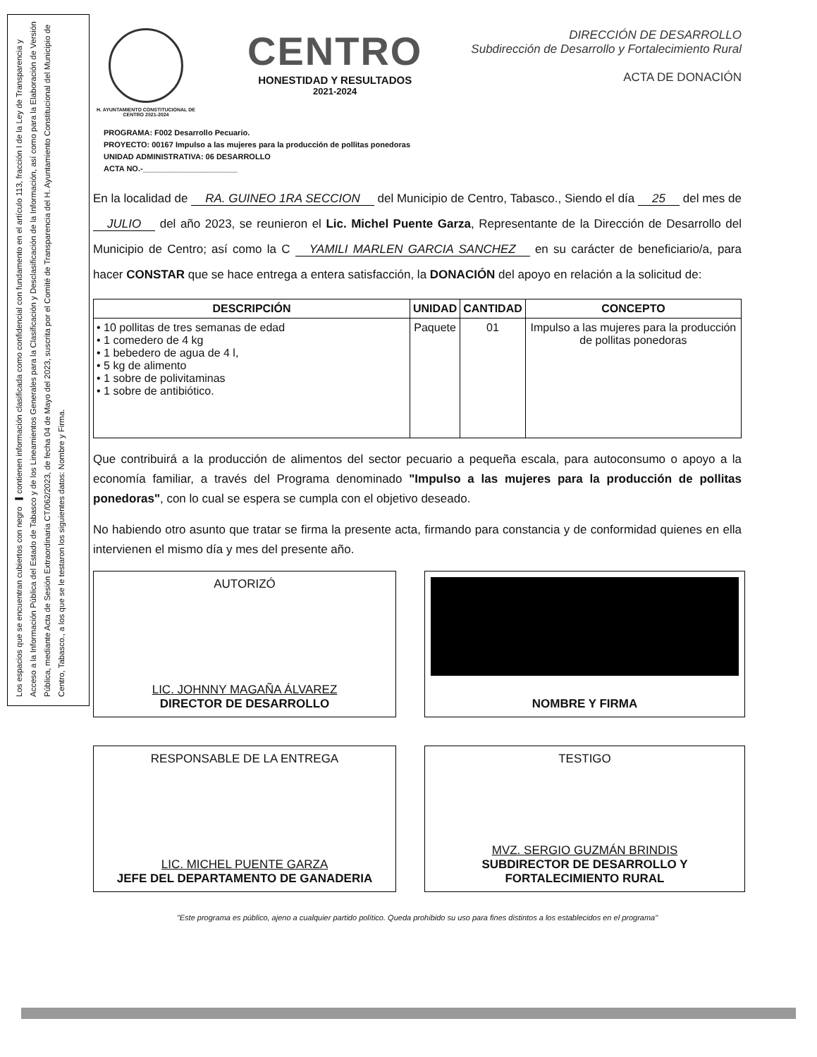Los espacios que se encuentran cubiertos con negro ▬ contienen información clasificada como confidencial con fundamento en el artículo 113, fracción I de la Ley de Transparencia y Acceso a la Información Pública del Estado de Tabasco y de los Lineamientos Generales para la Clasificación y Desclasificación de la Información, así como para la Elaboración de Versión Pública, mediante Acta de Sesión Extraordinaria CT/062/2023, de fecha 04 de Mayo del 2023, suscrita por el Comité de Transparencia del H. Ayuntamiento Constitucional del Municipio de Centro, Tabasco., a los que se le testaron los siguientes datos: Nombre y Firma.
H. AYUNTAMIENTO CONSTITUCIONAL DE CENTRO 2021-2024
CENTRO
HONESTIDAD Y RESULTADOS
2021-2024
DIRECCIÓN DE DESARROLLO
Subdirección de Desarrollo y Fortalecimiento Rural
ACTA DE DONACIÓN
PROGRAMA: F002 Desarrollo Pecuario.
PROYECTO: 00167 Impulso a las mujeres para la producción de pollitas ponedoras
UNIDAD ADMINISTRATIVA: 06 DESARROLLO
ACTA NO.-______________________
En la localidad de RA. GUINEO 1RA SECCION del Municipio de Centro, Tabasco., Siendo el día 25 del mes de JULIO del año 2023, se reunieron el Lic. Michel Puente Garza, Representante de la Dirección de Desarrollo del Municipio de Centro; así como la C YAMILI MARLEN GARCIA SANCHEZ en su carácter de beneficiario/a, para hacer CONSTAR que se hace entrega a entera satisfacción, la DONACIÓN del apoyo en relación a la solicitud de:
| DESCRIPCIÓN | UNIDAD | CANTIDAD | CONCEPTO |
| --- | --- | --- | --- |
| • 10 pollitas de tres semanas de edad • 1 comedero de 4 kg • 1 bebedero de agua de 4 l, • 5 kg de alimento • 1 sobre de polivitaminas • 1 sobre de antibiótico. | Paquete | 01 | Impulso a las mujeres para la producción de pollitas ponedoras |
Que contribuirá a la producción de alimentos del sector pecuario a pequeña escala, para autoconsumo o apoyo a la economía familiar, a través del Programa denominado "Impulso a las mujeres para la producción de pollitas ponedoras", con lo cual se espera se cumpla con el objetivo deseado.
No habiendo otro asunto que tratar se firma la presente acta, firmando para constancia y de conformidad quienes en ella intervienen el mismo día y mes del presente año.
AUTORIZÓ
LIC. JOHNNY MAGAÑA ÁLVAREZ
DIRECTOR DE DESARROLLO
NOMBRE Y FIRMA
RESPONSABLE DE LA ENTREGA
LIC. MICHEL PUENTE GARZA
JEFE DEL DEPARTAMENTO DE GANADERIA
TESTIGO
MVZ. SERGIO GUZMÁN BRINDIS
SUBDIRECTOR DE DESARROLLO Y FORTALECIMIENTO RURAL
"Este programa es público, ajeno a cualquier partido político. Queda prohibido su uso para fines distintos a los establecidos en el programa"